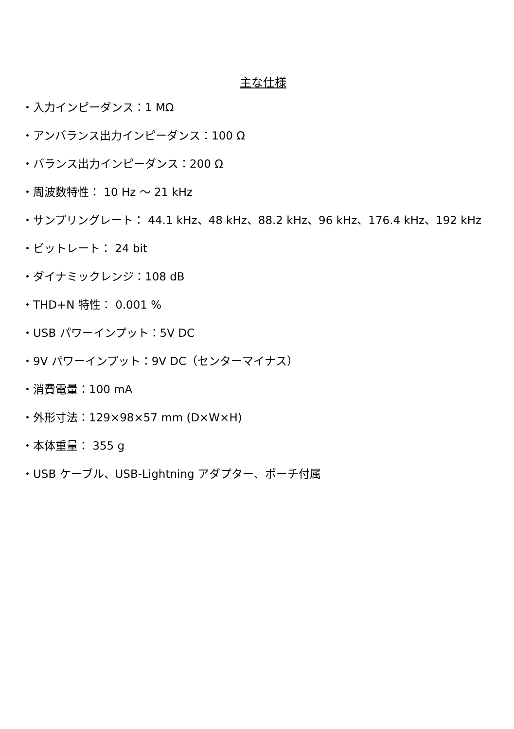主な仕様
・入力インピーダンス：1 MΩ
・アンバランス出力インピーダンス：100 Ω
・バランス出力インピーダンス：200 Ω
・周波数特性： 10 Hz ～ 21 kHz
・サンプリングレート： 44.1 kHz、48 kHz、88.2 kHz、96 kHz、176.4 kHz、192 kHz
・ビットレート： 24 bit
・ダイナミックレンジ：108 dB
・THD+N 特性： 0.001 %
・USB パワーインプット：5V DC
・9V パワーインプット：9V DC（センターマイナス）
・消費電量：100 mA
・外形寸法：129×98×57 mm (D×W×H)
・本体重量： 355 g
・USB ケーブル、USB-Lightning アダプター、ポーチ付属